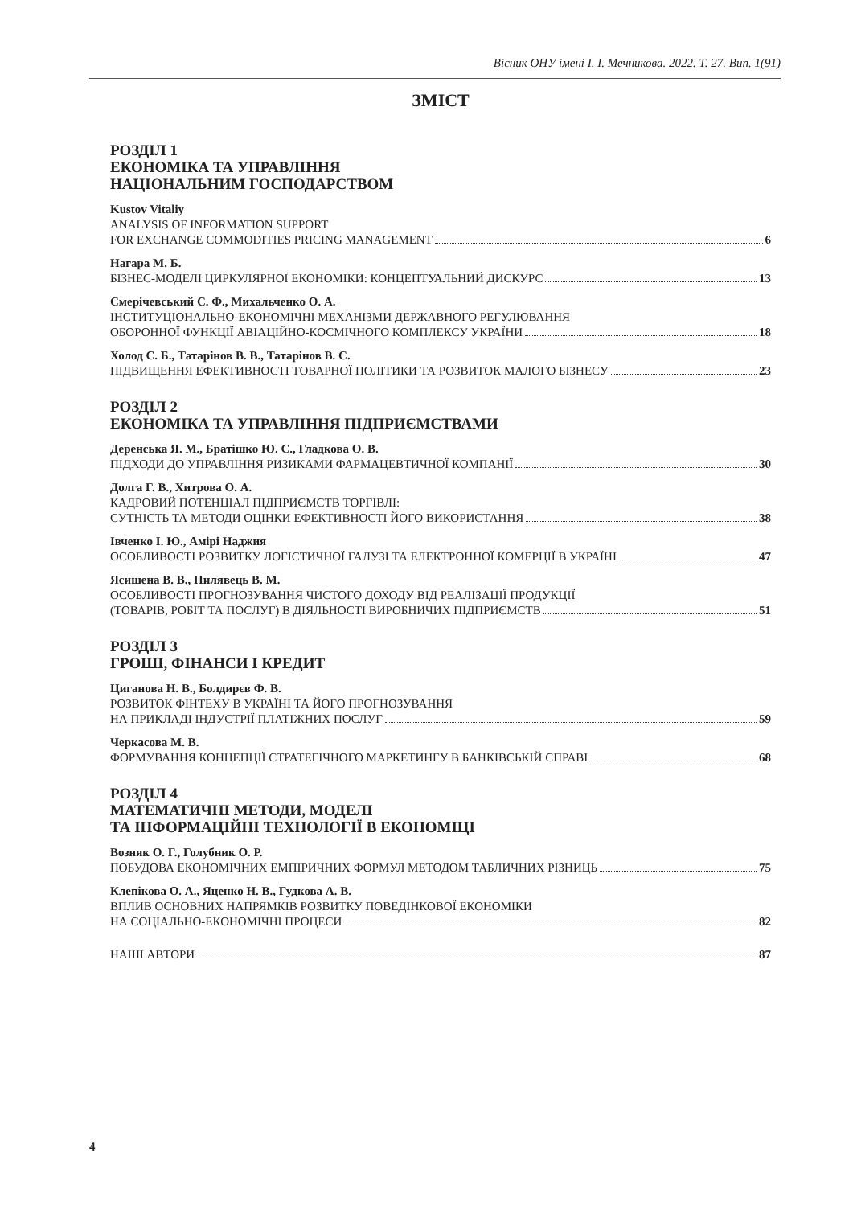Вісник ОНУ імені І. І. Мечникова. 2022. Т. 27. Вип. 1(91)
ЗМІСТ
РОЗДІЛ 1
ЕКОНОМІКА ТА УПРАВЛІННЯ
НАЦІОНАЛЬНИМ ГОСПОДАРСТВОМ
Kustov Vitaliy
ANALYSIS OF INFORMATION SUPPORT
FOR EXCHANGE COMMODITIES PRICING MANAGEMENT 6
Нагара М. Б.
БІЗНЕС-МОДЕЛІ ЦИРКУЛЯРНОЇ ЕКОНОМІКИ: КОНЦЕПТУАЛЬНИЙ ДИСКУРС 13
Смерічевський С. Ф., Михальченко О. А.
ІНСТИТУЦІОНАЛЬНО-ЕКОНОМІЧНІ МЕХАНІЗМИ ДЕРЖАВНОГО РЕГУЛЮВАННЯ
ОБОРОННОЇ ФУНКЦІЇ АВІАЦІЙНО-КОСМІЧНОГО КОМПЛЕКСУ УКРАЇНИ 18
Холод С. Б., Татарінов В. В., Татарінов В. С.
ПІДВИЩЕННЯ ЕФЕКТИВНОСТІ ТОВАРНОЇ ПОЛІТИКИ ТА РОЗВИТОК МАЛОГО БІЗНЕСУ 23
РОЗДІЛ 2
ЕКОНОМІКА ТА УПРАВЛІННЯ ПІДПРИЄМСТВАМИ
Деренська Я. М., Братішко Ю. С., Гладкова О. В.
ПІДХОДИ ДО УПРАВЛІННЯ РИЗИКАМИ ФАРМАЦЕВТИЧНОЇ КОМПАНІЇ 30
Долга Г. В., Хитрова О. А.
КАДРОВИЙ ПОТЕНЦІАЛ ПІДПРИЄМСТВ ТОРГІВЛІ:
СУТНІСТЬ ТА МЕТОДИ ОЦІНКИ ЕФЕКТИВНОСТІ ЙОГО ВИКОРИСТАННЯ 38
Івченко І. Ю., Амірі Наджия
ОСОБЛИВОСТІ РОЗВИТКУ ЛОГІСТИЧНОЇ ГАЛУЗІ ТА ЕЛЕКТРОННОЇ КОМЕРЦІЇ В УКРАЇНІ 47
Ясишена В. В., Пилявець В. М.
ОСОБЛИВОСТІ ПРОГНОЗУВАННЯ ЧИСТОГО ДОХОДУ ВІД РЕАЛІЗАЦІЇ ПРОДУКЦІЇ
(ТОВАРІВ, РОБІТ ТА ПОСЛУГ) В ДІЯЛЬНОСТІ ВИРОБНИЧИХ ПІДПРИЄМСТВ 51
РОЗДІЛ 3
ГРОШІ, ФІНАНСИ І КРЕДИТ
Циганова Н. В., Болдирєв Ф. В.
РОЗВИТОК ФІНТЕХУ В УКРАЇНІ ТА ЙОГО ПРОГНОЗУВАННЯ
НА ПРИКЛАДІ ІНДУСТРІЇ ПЛАТІЖНИХ ПОСЛУГ 59
Черкасова М. В.
ФОРМУВАННЯ КОНЦЕПЦІЇ СТРАТЕГІЧНОГО МАРКЕТИНГУ В БАНКІВСЬКІЙ СПРАВІ 68
РОЗДІЛ 4
МАТЕМАТИЧНІ МЕТОДИ, МОДЕЛІ
ТА ІНФОРМАЦІЙНІ ТЕХНОЛОГІЇ В ЕКОНОМІЦІ
Возняк О. Г., Голубник О. Р.
ПОБУДОВА ЕКОНОМІЧНИХ ЕМПІРИЧНИХ ФОРМУЛ МЕТОДОМ ТАБЛИЧНИХ РІЗНИЦЬ 75
Клепікова О. А., Яценко Н. В., Гудкова А. В.
ВПЛИВ ОСНОВНИХ НАПРЯМКІВ РОЗВИТКУ ПОВЕДІНКОВОЇ ЕКОНОМІКИ
НА СОЦІАЛЬНО-ЕКОНОМІЧНІ ПРОЦЕСИ 82
НАШІ АВТОРИ 87
4